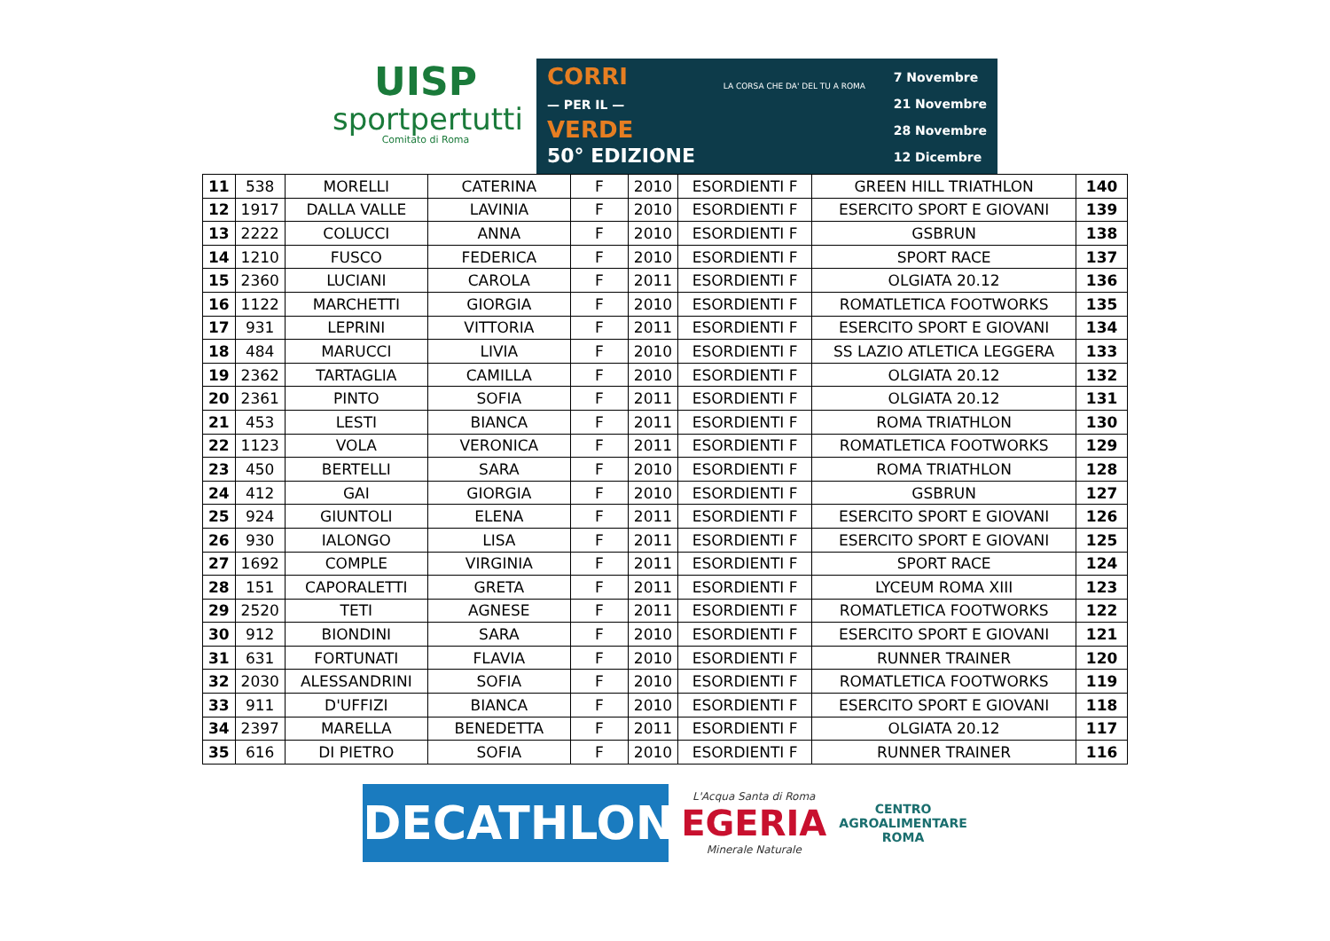UISP
sportpertutti
Comitato di Roma
CORRI
— PER IL —
VERDE
50° EDIZIONE
LA CORSA CHE DA' DEL TU A ROMA
7 Novembre
21 Novembre
28 Novembre
12 Dicembre
| 11 | 538 | MORELLI | CATERINA | F | 2010 | ESORDIENTI F | GREEN HILL TRIATHLON | 140 |
| 12 | 1917 | DALLA VALLE | LAVINIA | F | 2010 | ESORDIENTI F | ESERCITO SPORT E GIOVANI | 139 |
| 13 | 2222 | COLUCCI | ANNA | F | 2010 | ESORDIENTI F | GSBRUN | 138 |
| 14 | 1210 | FUSCO | FEDERICA | F | 2010 | ESORDIENTI F | SPORT RACE | 137 |
| 15 | 2360 | LUCIANI | CAROLA | F | 2011 | ESORDIENTI F | OLGIATA 20.12 | 136 |
| 16 | 1122 | MARCHETTI | GIORGIA | F | 2010 | ESORDIENTI F | ROMATLETICA FOOTWORKS | 135 |
| 17 | 931 | LEPRINI | VITTORIA | F | 2011 | ESORDIENTI F | ESERCITO SPORT E GIOVANI | 134 |
| 18 | 484 | MARUCCI | LIVIA | F | 2010 | ESORDIENTI F | SS LAZIO ATLETICA LEGGERA | 133 |
| 19 | 2362 | TARTAGLIA | CAMILLA | F | 2010 | ESORDIENTI F | OLGIATA 20.12 | 132 |
| 20 | 2361 | PINTO | SOFIA | F | 2011 | ESORDIENTI F | OLGIATA 20.12 | 131 |
| 21 | 453 | LESTI | BIANCA | F | 2011 | ESORDIENTI F | ROMA TRIATHLON | 130 |
| 22 | 1123 | VOLA | VERONICA | F | 2011 | ESORDIENTI F | ROMATLETICA FOOTWORKS | 129 |
| 23 | 450 | BERTELLI | SARA | F | 2010 | ESORDIENTI F | ROMA TRIATHLON | 128 |
| 24 | 412 | GAI | GIORGIA | F | 2010 | ESORDIENTI F | GSBRUN | 127 |
| 25 | 924 | GIUNTOLI | ELENA | F | 2011 | ESORDIENTI F | ESERCITO SPORT E GIOVANI | 126 |
| 26 | 930 | IALONGO | LISA | F | 2011 | ESORDIENTI F | ESERCITO SPORT E GIOVANI | 125 |
| 27 | 1692 | COMPLE | VIRGINIA | F | 2011 | ESORDIENTI F | SPORT RACE | 124 |
| 28 | 151 | CAPORALETTI | GRETA | F | 2011 | ESORDIENTI F | LYCEUM ROMA XIII | 123 |
| 29 | 2520 | TETI | AGNESE | F | 2011 | ESORDIENTI F | ROMATLETICA FOOTWORKS | 122 |
| 30 | 912 | BIONDINI | SARA | F | 2010 | ESORDIENTI F | ESERCITO SPORT E GIOVANI | 121 |
| 31 | 631 | FORTUNATI | FLAVIA | F | 2010 | ESORDIENTI F | RUNNER TRAINER | 120 |
| 32 | 2030 | ALESSANDRINI | SOFIA | F | 2010 | ESORDIENTI F | ROMATLETICA FOOTWORKS | 119 |
| 33 | 911 | D'UFFIZI | BIANCA | F | 2010 | ESORDIENTI F | ESERCITO SPORT E GIOVANI | 118 |
| 34 | 2397 | MARELLA | BENEDETTA | F | 2011 | ESORDIENTI F | OLGIATA 20.12 | 117 |
| 35 | 616 | DI PIETRO | SOFIA | F | 2010 | ESORDIENTI F | RUNNER TRAINER | 116 |
DECATHLON
L'Acqua Santa di Roma
EGERIA
Minerale Naturale
CENTRO
AGROALIMENTARE
ROMA